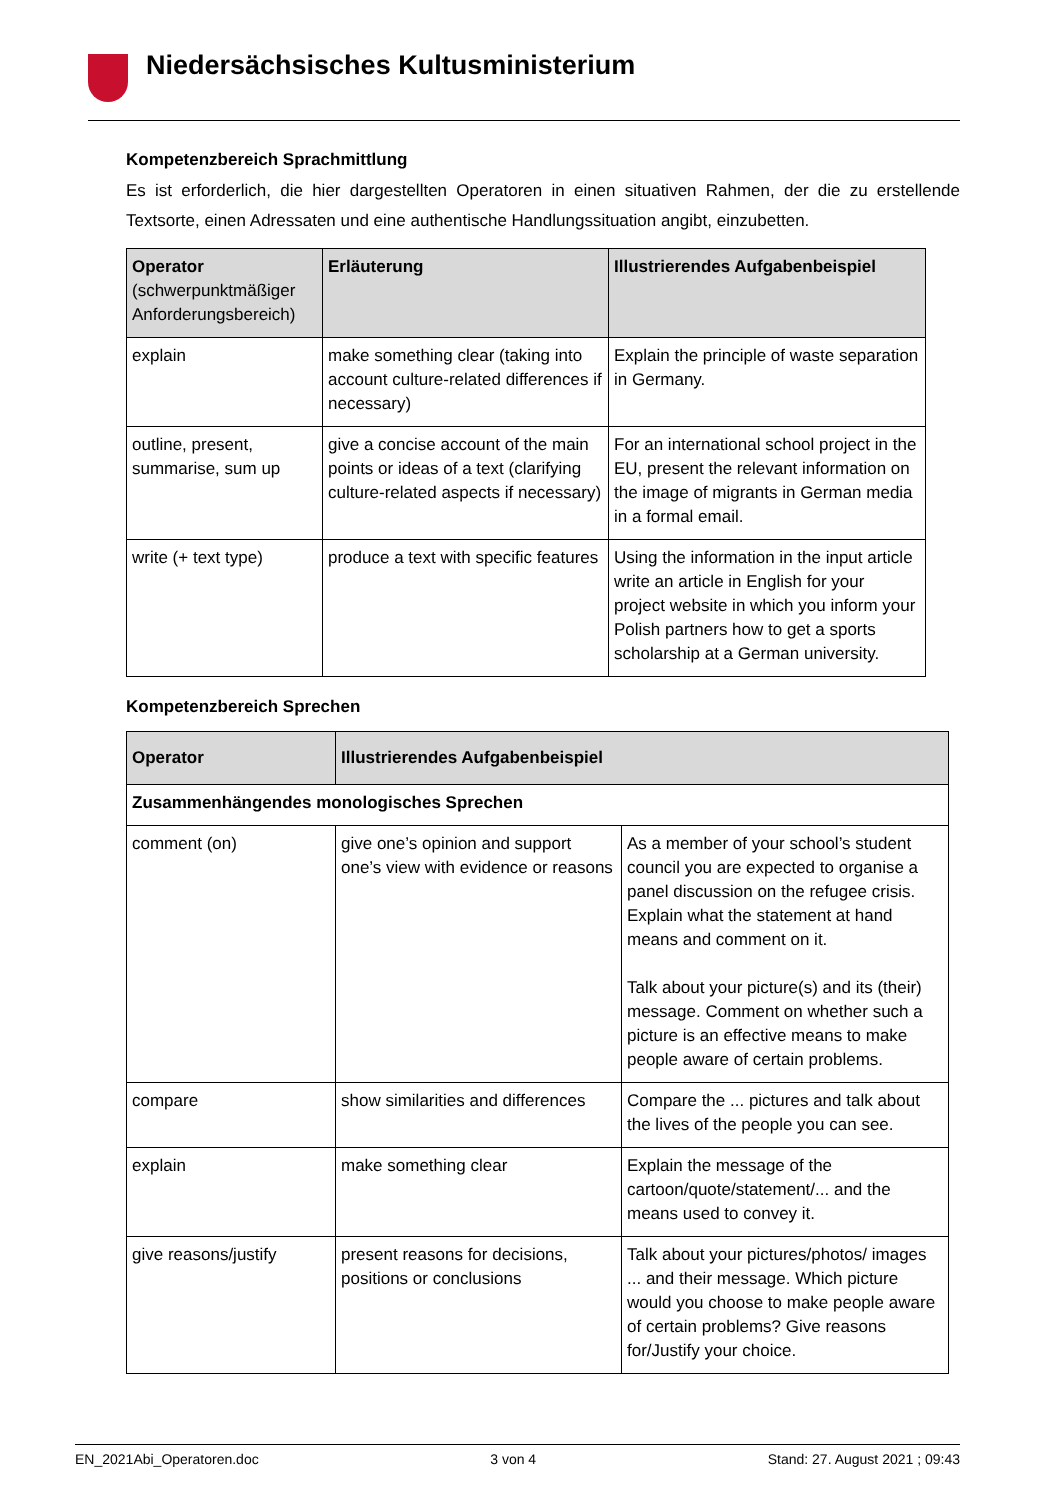Niedersächsisches Kultusministerium
Kompetenzbereich Sprachmittlung
Es ist erforderlich, die hier dargestellten Operatoren in einen situativen Rahmen, der die zu erstellende Textsorte, einen Adressaten und eine authentische Handlungssituation angibt, einzubetten.
| Operator (schwerpunktmäßiger Anforderungsbereich) | Erläuterung | Illustrierendes Aufgabenbeispiel |
| --- | --- | --- |
| explain | make something clear (taking into account culture-related differences if necessary) | Explain the principle of waste separation in Germany. |
| outline, present, summarise, sum up | give a concise account of the main points or ideas of a text (clarifying culture-related aspects if necessary) | For an international school project in the EU, present the relevant information on the image of migrants in German media in a formal email. |
| write (+ text type) | produce a text with specific features | Using the information in the input article write an article in English for your project website in which you inform your Polish partners how to get a sports scholarship at a German university. |
Kompetenzbereich Sprechen
| Operator | Illustrierendes Aufgabenbeispiel | |
| --- | --- | --- |
| Zusammenhängendes monologisches Sprechen | | |
| comment (on) | give one’s opinion and support one’s view with evidence or reasons | As a member of your school’s student council you are expected to organise a panel discussion on the refugee crisis. Explain what the statement at hand means and comment on it. Talk about your picture(s) and its (their) message. Comment on whether such a picture is an effective means to make people aware of certain problems. |
| compare | show similarities and differences | Compare the ... pictures and talk about the lives of the people you can see. |
| explain | make something clear | Explain the message of the cartoon/quote/statement/... and the means used to convey it. |
| give reasons/justify | present reasons for decisions, positions or conclusions | Talk about your pictures/photos/ images ... and their message. Which picture would you choose to make people aware of certain problems? Give reasons for/Justify your choice. |
EN_2021Abi_Operatoren.doc 3 von 4 Stand: 27. August 2021 ; 09:43